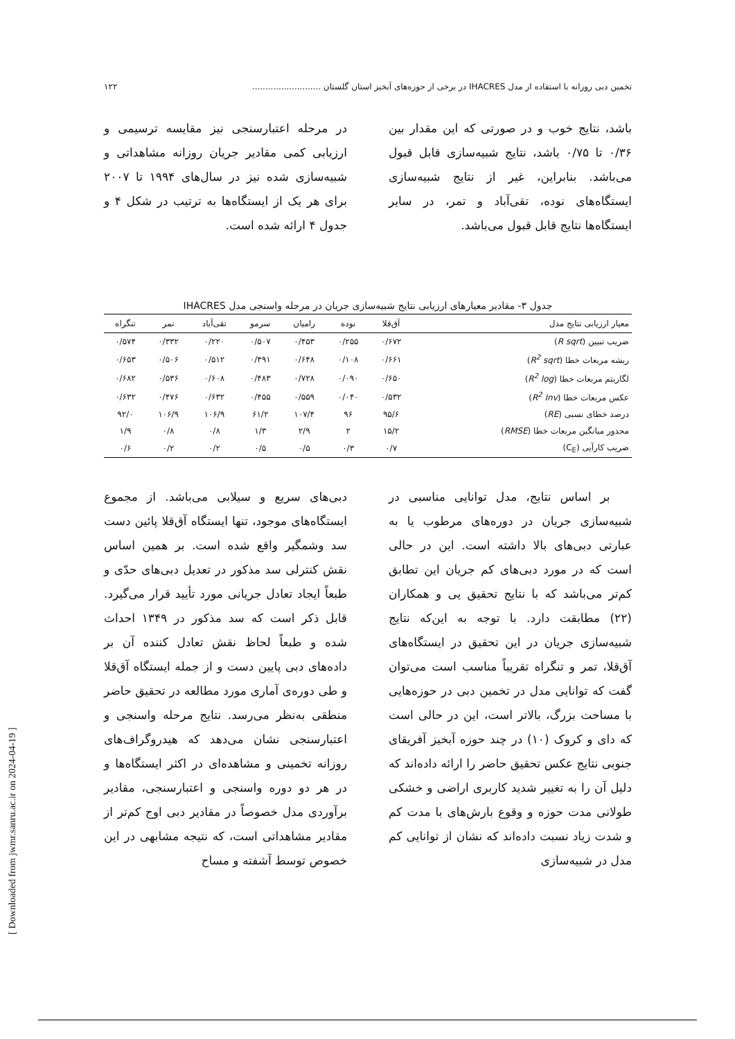تخمین دبی روزانه با استفاده از مدل IHACRES در برخی از حوزه‌های آبخیز استان گلستان .......................... ۱۲۲
باشد، نتایج خوب و در صورتی که این مقدار بین ۰/۳۶ تا ۰/۷۵ باشد، نتایج شبیه‌سازی قابل قبول می‌باشد. بنابراین، غیر از نتایج شبیه‌سازی ایستگاه‌های نوده، تقی‌آباد و تمر، در سایر ایستگاه‌ها نتایج قابل قبول می‌باشد.
در مرحله اعتبارسنجی نیز مقایسه ترسیمی و ارزیابی کمی مقادیر جریان روزانه مشاهداتی و شبیه‌سازی شده نیز در سال‌های ۱۹۹۴ تا ۲۰۰۷ برای هر یک از ایستگاه‌ها به ترتیب در شکل ۴ و جدول ۴ ارائه شده است.
جدول ۳- مقادیر معیارهای ارزیابی نتایج شبیه‌سازی جریان در مرحله واسنجی مدل IHACRES
| معیار ارزیابی نتایج مدل | آق‌قلا | نوده | رامیان | سرمو | تقی‌آباد | تمر | تنگراه |
| --- | --- | --- | --- | --- | --- | --- | --- |
| ضریب تبیین ( R sqrt ) | ۰/۶۷۲ | ۰/۲۵۵ | ۰/۴۵۳ | ۰/۵۰۷ | ۰/۲۲۰ | ۰/۳۳۲ | ۰/۵۷۴ |
| ریشه مربعات خطا ( R<sup>2</sup> sqrt ) | ۰/۶۶۱ | ۰/۱۰۸ | ۰/۶۴۸ | ۰/۴۹۱ | ۰/۵۱۲ | ۰/۵۰۶ | ۰/۶۵۳ |
| لگاریتم مربعات خطا ( R<sup>2</sup> log ) | ۰/۶۵۰ | ۰/۰۹۰ | ۰/۷۲۸ | ۰/۴۸۳ | ۰/۶۰۸ | ۰/۵۳۶ | ۰/۶۸۲ |
| عکس مربعات خطا ( R<sup>2</sup> Inv ) | ۰/۵۳۲ | ۰/۰۴۰ | ۰/۵۵۹ | ۰/۴۵۵ | ۰/۶۳۲ | ۰/۴۷۶ | ۰/۶۳۲ |
| درصد خطای نسبی ( RE ) | ۹۵/۶ | ۹۶ | ۱۰۷/۴ | ۶۱/۲ | ۱۰۶/۹ | ۱۰۶/۹ | ۹۲/۰ |
| مجذور میانگین مربعات خطا ( RMSE ) | ۱۵/۲ | ۲ | ۲/۹ | ۱/۳ | ۰/۸ | ۰/۸ | ۱/۹ |
| ضریب کارآیی (C<sub>E</sub>) | ۰/۷ | ۰/۳ | ۰/۵ | ۰/۵ | ۰/۲ | ۰/۲ | ۰/۶ |
بر اساس نتایج، مدل توانایی مناسبی در شبیه‌سازی جریان در دوره‌های مرطوب یا به عبارتی دبی‌های بالا داشته است. این در حالی است که در مورد دبی‌های کم جریان این تطابق کم‌تر می‌باشد که با نتایج تحقیق یی و همکاران (۲۲) مطابقت دارد. با توجه به این‌که نتایج شبیه‌سازی جریان در این تحقیق در ایستگاه‌های آق‌قلا، تمر و تنگراه تقریباً مناسب است می‌توان گفت که توانایی مدل در تخمین دبی در حوزه‌هایی با مساحت بزرگ، بالاتر است، این در حالی است که دای و کروک (۱۰) در چند حوزه آبخیز آفریقای جنوبی نتایج عکس تحقیق حاضر را ارائه داده‌اند که دلیل آن را به تغییر شدید کاربری اراضی و خشکی طولانی مدت حوزه و وقوع بارش‌های با مدت کم و شدت زیاد نسبت داده‌اند که نشان از توانایی کم مدل در شبیه‌سازی
دبی‌های سریع و سیلابی می‌باشد. از مجموع ایستگاه‌های موجود، تنها ایستگاه آق‌قلا پائین دست سد وشمگیر واقع شده است. بر همین اساس نقش کنترلی سد مذکور در تعدیل دبی‌های حدّی و طبعاً ایجاد تعادل جریانی مورد تأیید قرار می‌گیرد. قابل ذکر است که سد مذکور در ۱۳۴۹ احداث شده و طبعاً لحاظ نقش تعادل کننده آن بر داده‌های دبی پایین دست و از جمله ایستگاه آق‌قلا و طی دوره‌ی آماری مورد مطالعه در تحقیق حاضر منطقی به‌نظر می‌رسد. نتایج مرحله واسنجی و اعتبارسنجی نشان می‌دهد که هیدروگراف‌های روزانه تخمینی و مشاهده‌ای در اکثر ایستگاه‌ها و در هر دو دوره واسنجی و اعتبارسنجی، مقادیر برآوردی مدل خصوصاً در مقادیر دبی اوج کم‌تر از مقادیر مشاهداتی است، که نتیجه مشابهی در این خصوص توسط آشفته و مساح
[ Downloaded from jwmr.sanru.ac.ir on 2024-04-19 ]